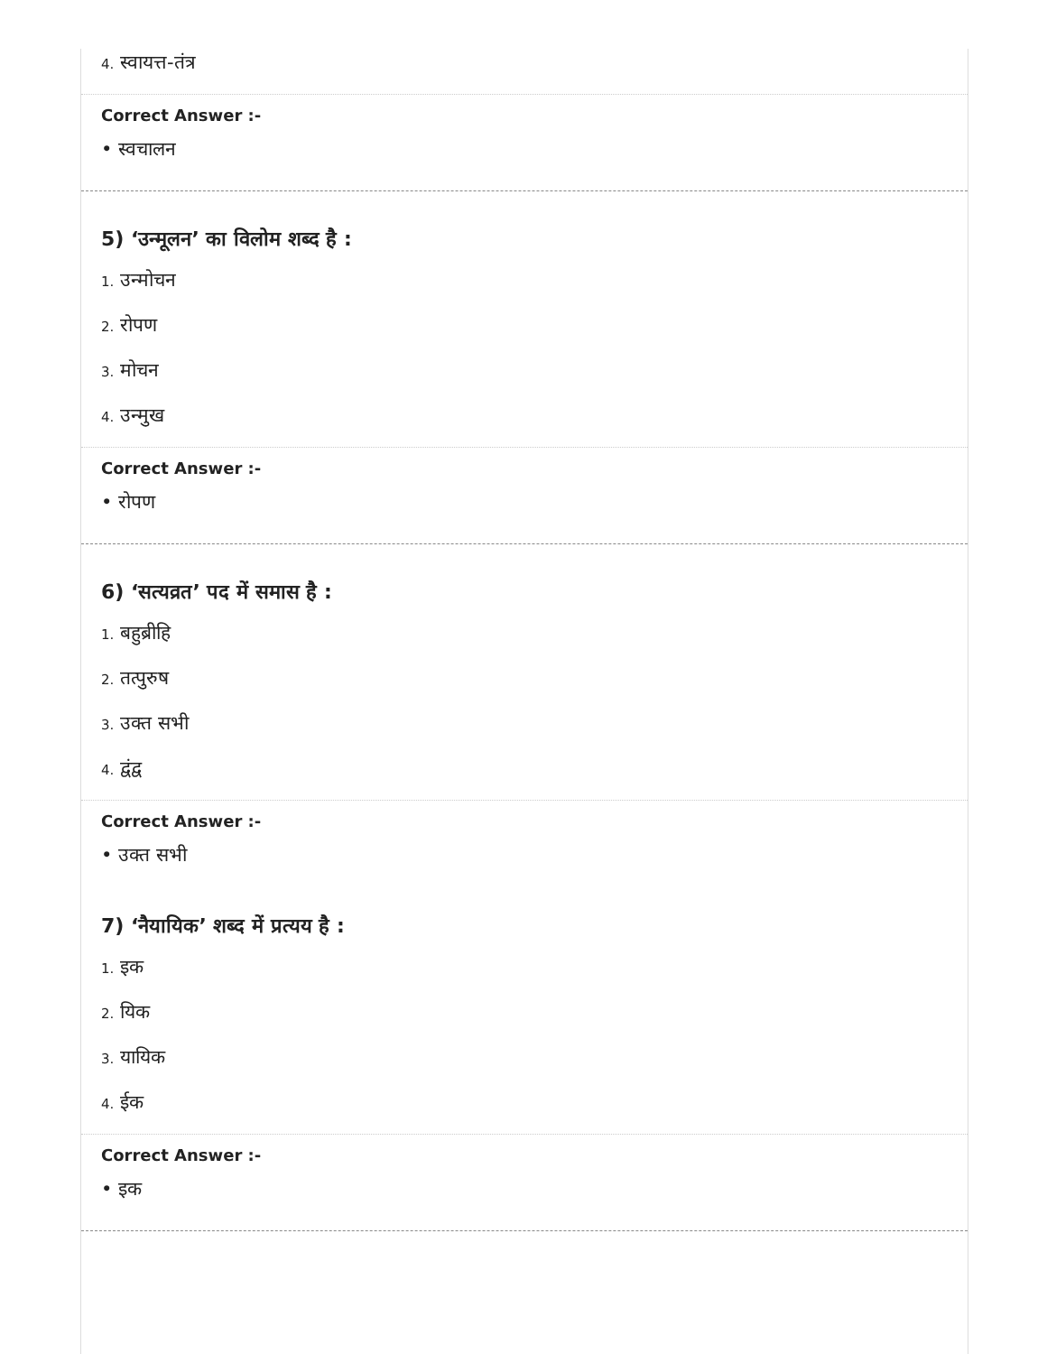4. स्वायत्त-तंत्र
Correct Answer :-
• स्वचालन
5) ‘उन्मूलन’ का विलोम शब्द है :
1. उन्मोचन
2. रोपण
3. मोचन
4. उन्मुख
Correct Answer :-
• रोपण
6) ‘सत्यव्रत’ पद में समास है :
1. बहुब्रीहि
2. तत्पुरुष
3. उक्त सभी
4. द्वंद्व
Correct Answer :-
• उक्त सभी
7) ‘नैयायिक’ शब्द में प्रत्यय है :
1. इक
2. यिक
3. यायिक
4. ईक
Correct Answer :-
• इक